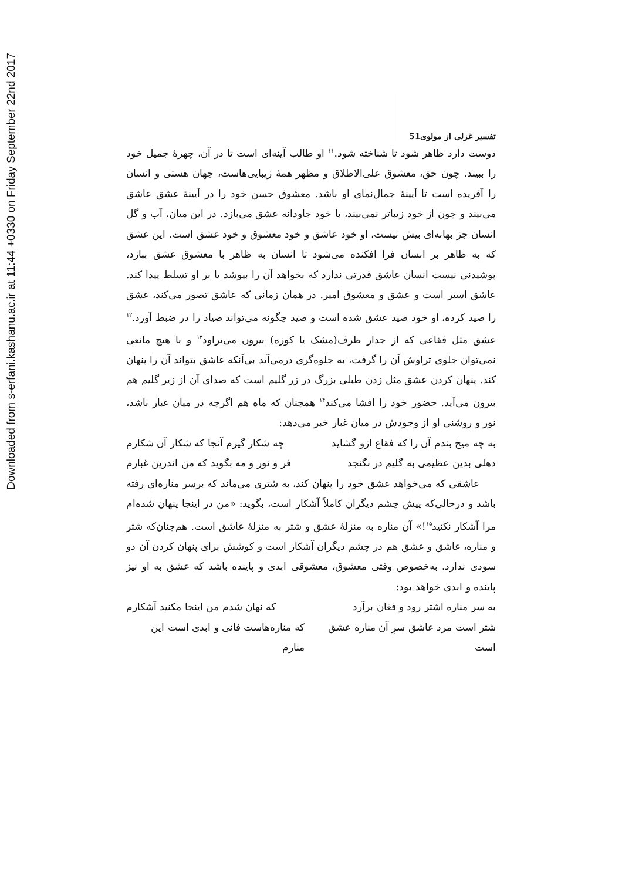Downloaded from s-erfani.kashanu.ac.ir at 11:44 +0330 on Friday September 22nd 2017
تفسیر غزلی از مولوی 51
دوست دارد ظاهر شود تا شناخته شود.<sup>۱۱</sup> او طالب آینه‌ای است تا در آن، چهرهٔ جمیل خود را ببیند. چون حق، معشوق علی‌الاطلاق و مظهر همهٔ زیبایی‌هاست، جهان هستی و انسان را آفریده است تا آیینهٔ جمال‌نمای او باشد. معشوق حسن خود را در آیینهٔ عشق عاشق می‌بیند و چون از خود زیباتر نمی‌بیند، با خود جاودانه عشق می‌بازد. در این میان، آب و گل انسان جز بهانه‌ای بیش نیست، او خود عاشق و خود معشوق و خود عشق است. این عشق که به ظاهر بر انسان فرا افکنده می‌شود تا انسان به ظاهر با معشوق عشق ببازد، پوشیدنی نیست انسان عاشق قدرتی ندارد که بخواهد آن را بپوشد یا بر او تسلط پیدا کند. عاشق اسیر است و عشق و معشوق امیر. در همان زمانی که عاشق تصور می‌کند، عشق را صید کرده، او خود صید عشق شده است و صید چگونه می‌تواند صیاد را در ضبط آورد.<sup>۱۲</sup> عشق مثل فقاعی که از جدار ظرف(مشک یا کوزه) بیرون می‌تراود<sup>۱۳</sup> و با هیچ مانعی نمی‌توان جلوی تراوش آن را گرفت، به جلوه‌گری درمی‌آید بی‌آنکه عاشق بتواند آن را پنهان کند. پنهان کردن عشق مثل زدن طبلی بزرگ در زر گلیم است که صدای آن از زیر گلیم هم بیرون می‌آید. حضور خود را افشا می‌کند<sup>۱۴</sup> همچنان که ماه هم اگرچه در میان غبار باشد، نور و روشنی او از وجودش در میان غبار خبر می‌دهد:
به چه میخ بندم آن را که فقاع ازو گشاید چه شکار گیرم آنجا که شکار آن شکارم
دهلی بدین عظیمی به گلیم در نگنجد فر و نور و مه بگوید که من اندرین غبارم
عاشقی که می‌خواهد عشق خود را پنهان کند، به شتری می‌ماند که برسر مناره‌ای رفته باشد و درحالی‌که پیش چشم دیگران کاملاً آشکار است، بگوید: «من در اینجا پنهان شده‌ام مرا آشکار نکنید<sup>۱۵</sup>!» آن مناره به منزلهٔ عشق و شتر به منزلهٔ عاشق است. هم‌چنان‌که شتر و مناره، عاشق و عشق هم در چشم دیگران آشکار است و کوشش برای پنهان کردن آن دو سودی ندارد. به‌خصوص وقتی معشوق، معشوقی ابدی و پاینده باشد که عشق به او نیز پاینده و ابدی خواهد بود:
به سر مناره اشتر رود و فغان برآرد که نهان شدم من اینجا مکنید آشکارم
شتر است مرد عاشق سرِ آن مناره عشق است که مناره‌هاست فانی و ابدی است این منارم